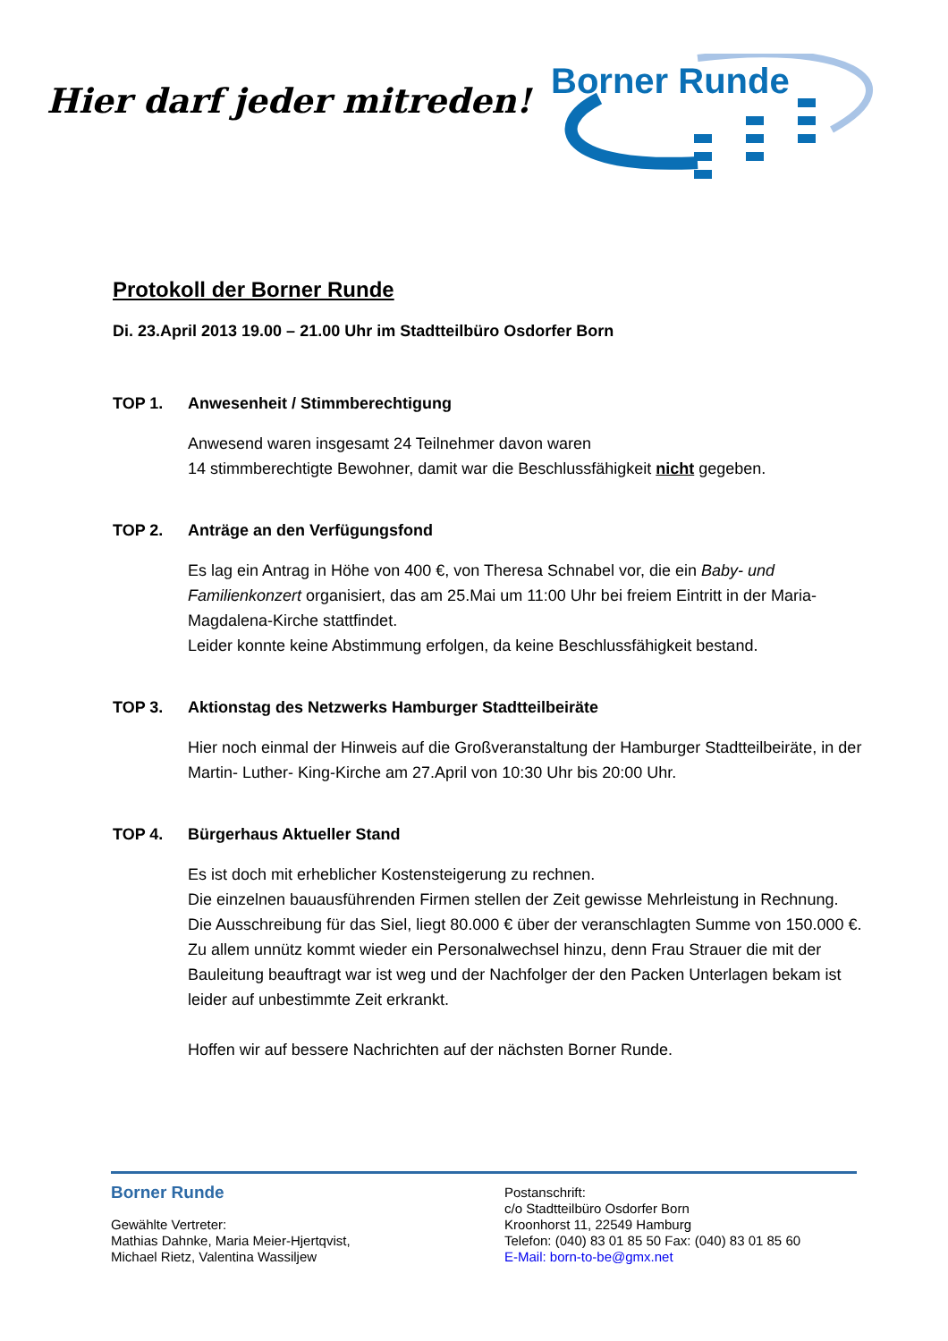Hier darf jeder mitreden!
Borner Runde
Protokoll der Borner Runde
Di. 23.April 2013 19.00 – 21.00 Uhr im Stadtteilbüro Osdorfer Born
TOP 1. Anwesenheit / Stimmberechtigung
Anwesend waren insgesamt 24 Teilnehmer davon waren
14 stimmberechtigte Bewohner, damit war die Beschlussfähigkeit nicht gegeben.
TOP 2. Anträge an den Verfügungsfond
Es lag ein Antrag in Höhe von 400 €, von Theresa Schnabel vor, die ein Baby- und Familienkonzert organisiert, das am 25.Mai um 11:00 Uhr bei freiem Eintritt in der Maria-Magdalena-Kirche stattfindet.
Leider konnte keine Abstimmung erfolgen, da keine Beschlussfähigkeit bestand.
TOP 3. Aktionstag des Netzwerks Hamburger Stadtteilbeiräte
Hier noch einmal der Hinweis auf die Großveranstaltung der Hamburger Stadtteilbeiräte, in der Martin- Luther- King-Kirche am 27.April von 10:30 Uhr bis 20:00 Uhr.
TOP 4. Bürgerhaus Aktueller Stand
Es ist doch mit erheblicher Kostensteigerung zu rechnen.
Die einzelnen bauausführenden Firmen stellen der Zeit gewisse Mehrleistung in Rechnung. Die Ausschreibung für das Siel, liegt 80.000 € über der veranschlagten Summe von 150.000 €. Zu allem unnütz kommt wieder ein Personalwechsel hinzu, denn Frau Strauer die mit der Bauleitung beauftragt war ist weg und der Nachfolger der den Packen Unterlagen bekam ist leider auf unbestimmte Zeit erkrankt.
Hoffen wir auf bessere Nachrichten auf der nächsten Borner Runde.
Borner Runde
Gewählte Vertreter:
Mathias Dahnke, Maria Meier-Hjertqvist,
Michael Rietz, Valentina Wassiljew
Postanschrift:
c/o Stadtteilbüro Osdorfer Born
Kroonhorst 11, 22549 Hamburg
Telefon: (040) 83 01 85 50 Fax: (040) 83 01 85 60
E-Mail: born-to-be@gmx.net